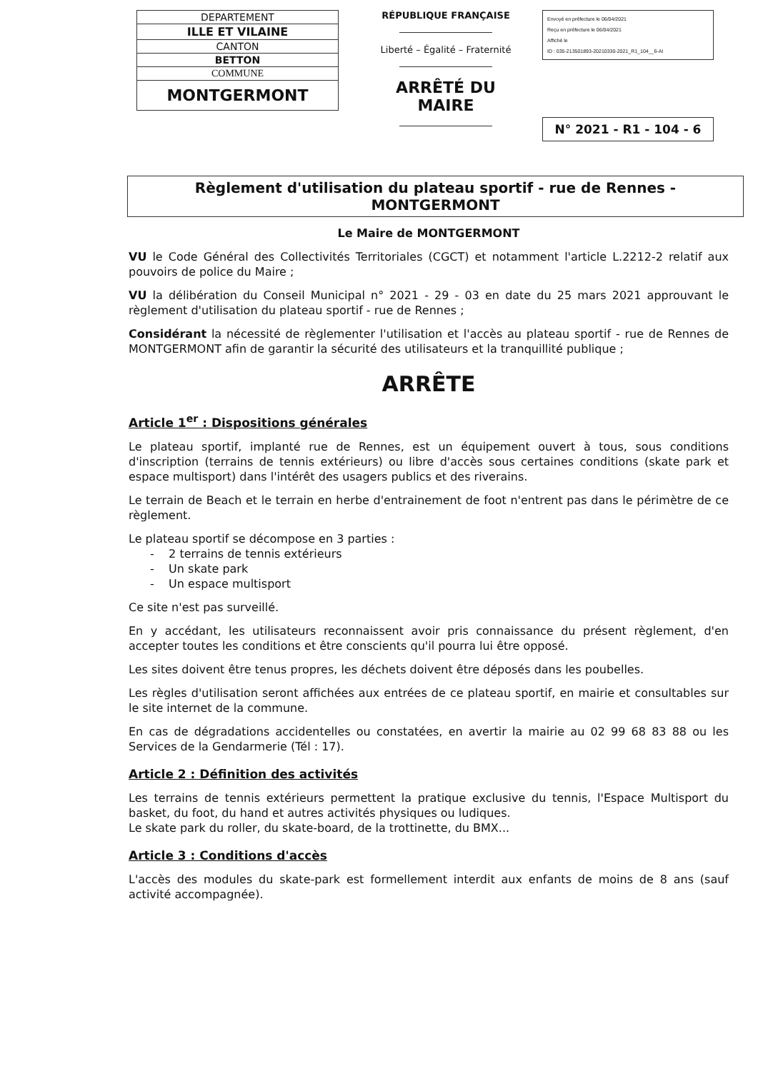| DEPARTEMENT |
| ILLE ET VILAINE |
| CANTON |
| BETTON |
| COMMUNE |
| MONTGERMONT |
RÉPUBLIQUE FRANÇAISE
Liberté – Égalité – Fraternité
ARRÊTÉ DU MAIRE
Envoyé en préfecture le 06/04/2021
Reçu en préfecture le 06/04/2021
Affiché le
ID : 035-213501893-20210330-2021_R1_104__6-AI
N° 2021 - R1 - 104 - 6
Règlement d'utilisation du plateau sportif - rue de Rennes - MONTGERMONT
Le Maire de MONTGERMONT
VU le Code Général des Collectivités Territoriales (CGCT) et notamment l'article L.2212-2 relatif aux pouvoirs de police du Maire ;
VU la délibération du Conseil Municipal n° 2021 - 29 - 03 en date du 25 mars 2021 approuvant le règlement d'utilisation du plateau sportif - rue de Rennes ;
Considérant la nécessité de règlementer l'utilisation et l'accès au plateau sportif - rue de Rennes de MONTGERMONT afin de garantir la sécurité des utilisateurs et la tranquillité publique ;
ARRÊTE
Article 1<sup>er</sup> : Dispositions générales
Le plateau sportif, implanté rue de Rennes, est un équipement ouvert à tous, sous conditions d'inscription (terrains de tennis extérieurs) ou libre d'accès sous certaines conditions (skate park et espace multisport) dans l'intérêt des usagers publics et des riverains.
Le terrain de Beach et le terrain en herbe d'entrainement de foot n'entrent pas dans le périmètre de ce règlement.
Le plateau sportif se décompose en 3 parties :
- 2 terrains de tennis extérieurs
- Un skate park
- Un espace multisport
Ce site n'est pas surveillé.
En y accédant, les utilisateurs reconnaissent avoir pris connaissance du présent règlement, d'en accepter toutes les conditions et être conscients qu'il pourra lui être opposé.
Les sites doivent être tenus propres, les déchets doivent être déposés dans les poubelles.
Les règles d'utilisation seront affichées aux entrées de ce plateau sportif, en mairie et consultables sur le site internet de la commune.
En cas de dégradations accidentelles ou constatées, en avertir la mairie au 02 99 68 83 88 ou les Services de la Gendarmerie (Tél : 17).
Article 2 : Définition des activités
Les terrains de tennis extérieurs permettent la pratique exclusive du tennis, l'Espace Multisport du basket, du foot, du hand et autres activités physiques ou ludiques.
Le skate park du roller, du skate-board, de la trottinette, du BMX...
Article 3 : Conditions d'accès
L'accès des modules du skate-park est formellement interdit aux enfants de moins de 8 ans (sauf activité accompagnée).